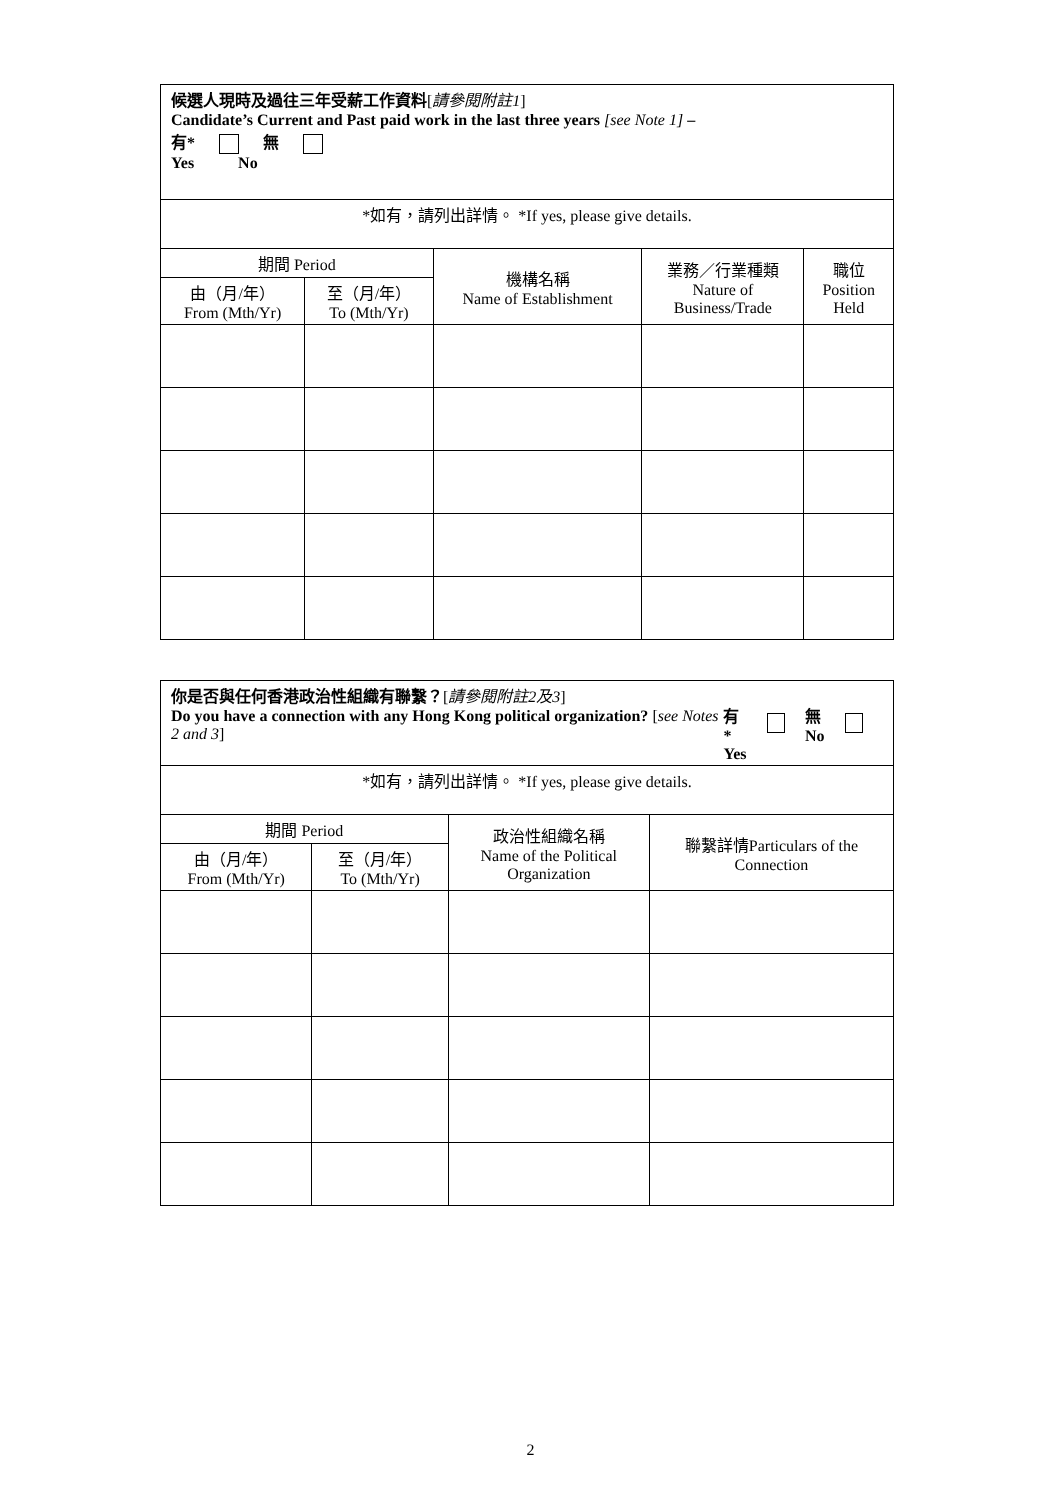| 候選人現時及過往三年受薪工作資料 [ 請參閱附註1 ] Candidate’s Current and Past paid work in the last three years [see Note 1] – 有* 無 Yes No | | | | |
| *如有，請列出詳情。 *If yes, please give details. | | | | |
| 期間 Period | | 機構名稱 Name of Establishment | 業務／行業種類 Nature of Business/Trade | 職位 Position Held |
| 由（月/年） From (Mth/Yr) | 至（月/年） To (Mth/Yr) | | | |
| 你是否與任何香港政治性組織有聯繫？ [ 請參閱附註2及3 ] Do you have a connection with any Hong Kong political organization? [ see Notes 2 and 3 ] 有* Yes 無 No | | | |
| *如有，請列出詳情。 *If yes, please give details. | | | |
| 期間 Period | | 政治性組織名稱 Name of the Political Organization | 聯繫詳情Particulars of the Connection |
| 由（月/年） From (Mth/Yr) | 至（月/年） To (Mth/Yr) | | |
2